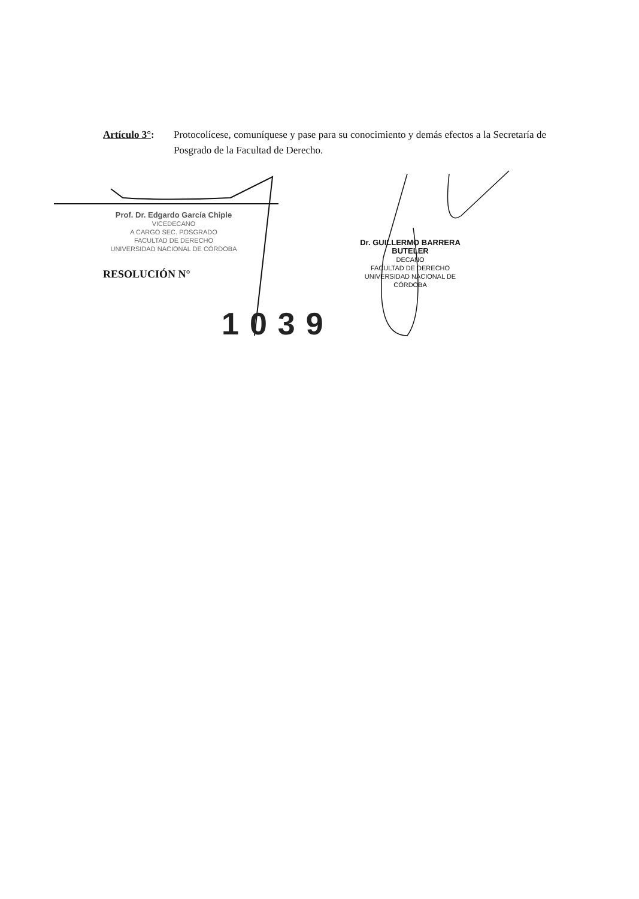Artículo 3°:
Protocolícese, comuníquese y pase para su conocimiento y demás efectos a la Secretaría de Posgrado de la Facultad de Derecho.
Prof. Dr. Edgardo García Chiple
VICEDECANO
A CARGO SEC. POSGRADO
FACULTAD DE DERECHO
UNIVERSIDAD NACIONAL DE CÓRDOBA
RESOLUCIÓN N°
1039
Dr. GUILLERMO BARRERA BUTELER
DECANO
FACULTAD DE DERECHO
UNIVERSIDAD NACIONAL DE CÓRDOBA